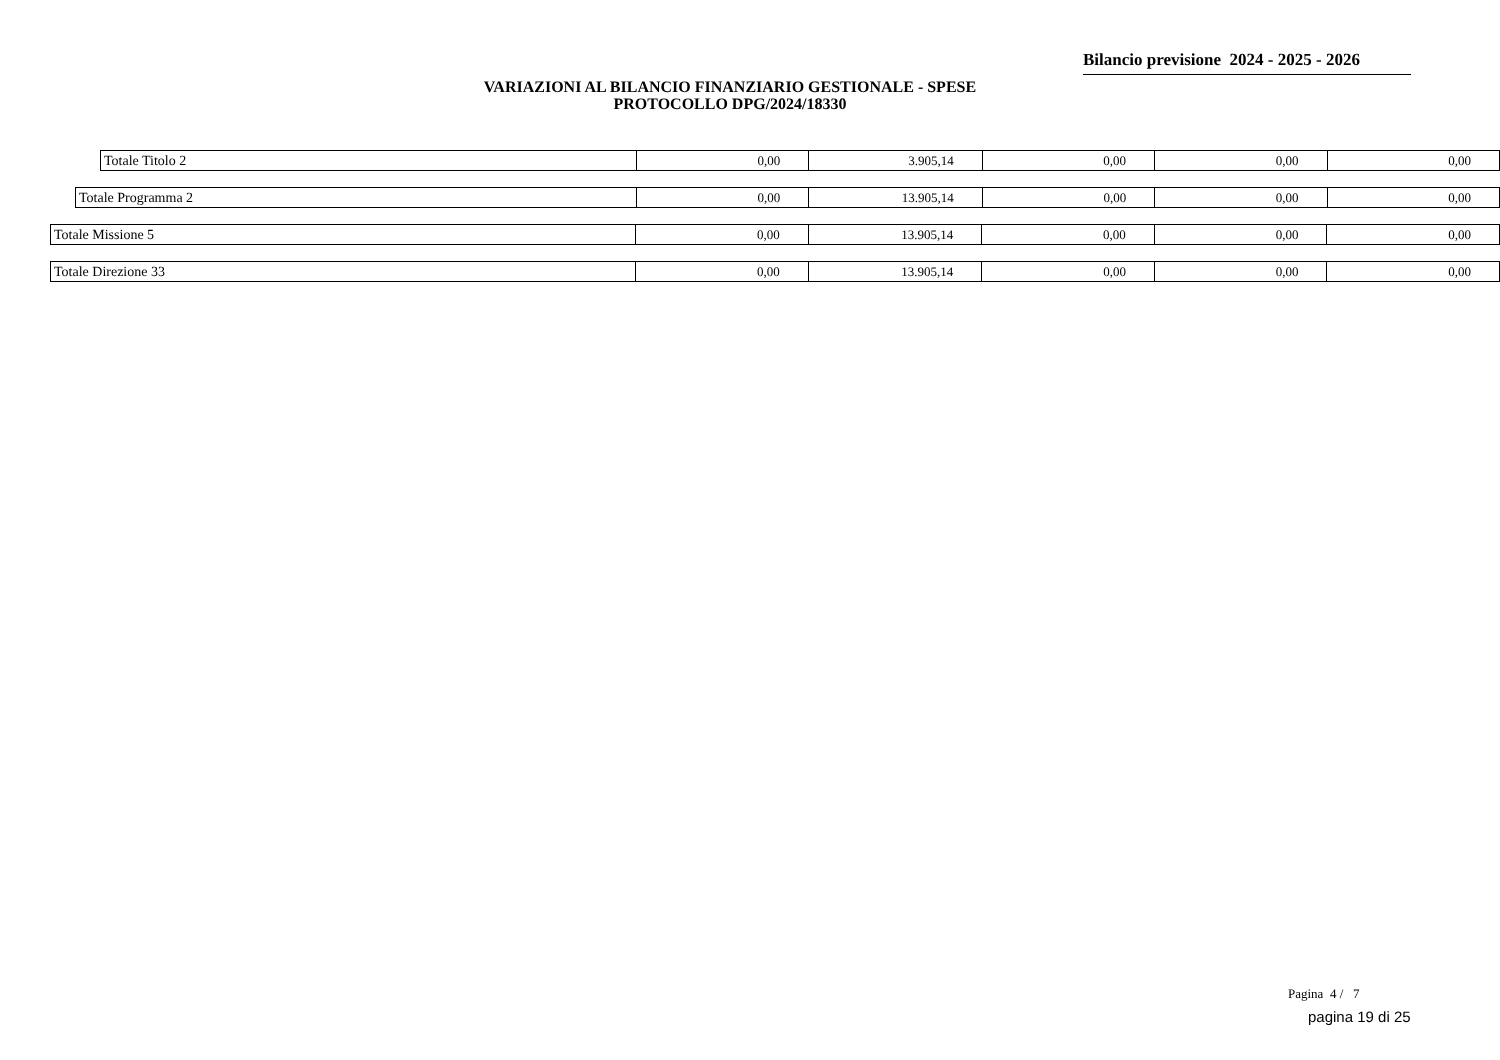Bilancio previsione 2024 - 2025 - 2026
VARIAZIONI AL BILANCIO FINANZIARIO GESTIONALE - SPESE
PROTOCOLLO DPG/2024/18330
| Totale Titolo 2 | 0,00 | 3.905,14 | 0,00 | 0,00 | 0,00 |
| Totale Programma 2 | 0,00 | 13.905,14 | 0,00 | 0,00 | 0,00 |
| Totale Missione 5 | 0,00 | 13.905,14 | 0,00 | 0,00 | 0,00 |
| Totale Direzione 33 | 0,00 | 13.905,14 | 0,00 | 0,00 | 0,00 |
Pagina 4 / 7
pagina 19 di 25